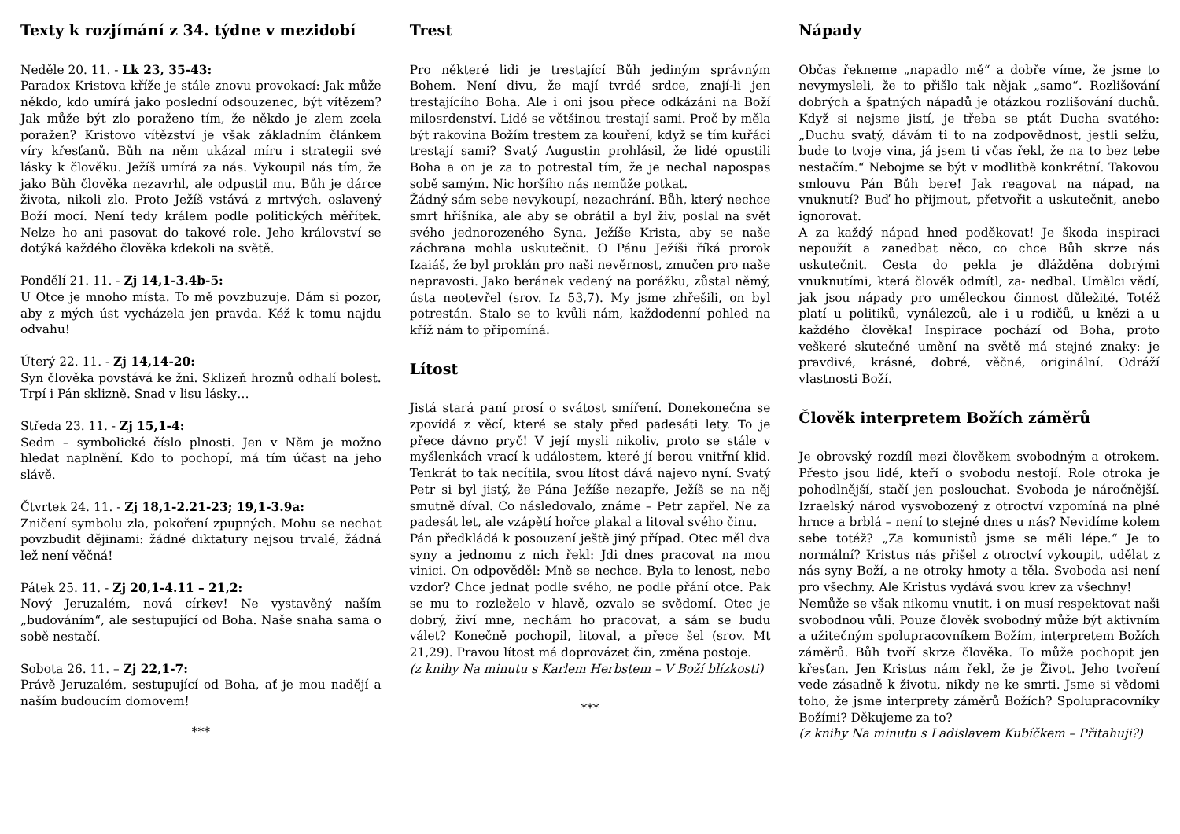Texty k rozjímání z 34. týdne v mezidobí
Neděle 20. 11. - Lk 23, 35-43:
Paradox Kristova kříže je stále znovu provokací: Jak může někdo, kdo umírá jako poslední odsouzenec, být vítězem? Jak může být zlo poraženo tím, že někdo je zlem zcela poražen? Kristovo vítězství je však základním článkem víry křesťanů. Bůh na něm ukázal míru i strategii své lásky k člověku. Ježíš umírá za nás. Vykoupil nás tím, že jako Bůh člověka nezavrhl, ale odpustil mu. Bůh je dárce života, nikoli zlo. Proto Ježíš vstává z mrtvých, oslavený Boží mocí. Není tedy králem podle politických měřítek. Nelze ho ani pasovat do takové role. Jeho království se dotýká každého člověka kdekoli na světě.
Pondělí 21. 11. - Zj 14,1-3.4b-5:
U Otce je mnoho místa. To mě povzbuzuje. Dám si pozor, aby z mých úst vycházela jen pravda. Kéž k tomu najdu odvahu!
Úterý 22. 11. - Zj 14,14-20:
Syn člověka povstává ke žni. Sklizeň hroznů odhalí bolest. Trpí i Pán sklizně. Snad v lisu lásky…
Středa 23. 11. - Zj 15,1-4:
Sedm – symbolické číslo plnosti. Jen v Něm je možno hledat naplnění. Kdo to pochopí, má tím účast na jeho slávě.
Čtvrtek 24. 11. - Zj 18,1-2.21-23; 19,1-3.9a:
Zničení symbolu zla, pokoření zpupných. Mohu se nechat povzbudit dějinami: žádné diktatury nejsou trvalé, žádná lež není věčná!
Pátek 25. 11. - Zj 20,1-4.11 – 21,2:
Nový Jeruzalém, nová církev! Ne vystavěný naším „budováním“, ale sestupující od Boha. Naše snaha sama o sobě nestačí.
Sobota 26. 11. – Zj 22,1-7:
Právě Jeruzalém, sestupující od Boha, ať je mou nadějí a naším budoucím domovem!
***
Trest
Pro některé lidi je trestající Bůh jediným správným Bohem. Není divu, že mají tvrdé srdce, znají-li jen trestajícího Boha. Ale i oni jsou přece odkázáni na Boží milosrdenství. Lidé se většinou trestají sami. Proč by měla být rakovina Božím trestem za kouření, když se tím kuřáci trestají sami? Svatý Augustin prohlásil, že lidé opustili Boha a on je za to potrestal tím, že je nechal napospas sobě samým. Nic horšího nás nemůže potkat.
Žádný sám sebe nevykoupí, nezachrání. Bůh, který nechce smrt hříšníka, ale aby se obrátil a byl živ, poslal na svět svého jednorozeného Syna, Ježíše Krista, aby se naše záchrana mohla uskutečnit. O Pánu Ježíši říká prorok Izaiáš, že byl proklán pro naši nevěrnost, zmučen pro naše nepravosti. Jako beránek vedený na porážku, zůstal němý, ústa neotevřel (srov. Iz 53,7). My jsme zhřešili, on byl potrestán. Stalo se to kvůli nám, každodenní pohled na kříž nám to připomíná.
Lítost
Jistá stará paní prosí o svátost smíření. Donekonečna se zpovídá z věcí, které se staly před padesáti lety. To je přece dávno pryč! V její mysli nikoliv, proto se stále v myšlenkách vrací k událostem, které jí berou vnitřní klid. Tenkrát to tak necítila, svou lítost dává najevo nyní. Svatý Petr si byl jistý, že Pána Ježíše nezapře, Ježíš se na něj smutně díval. Co následovalo, známe – Petr zapřel. Ne za padesát let, ale vzápětí hořce plakal a litoval svého činu.
Pán předkládá k posouzení ještě jiný případ. Otec měl dva syny a jednomu z nich řekl: Jdi dnes pracovat na mou vinici. On odpověděl: Mně se nechce. Byla to lenost, nebo vzdor? Chce jednat podle svého, ne podle přání otce. Pak se mu to rozleželo v hlavě, ozvalo se svědomí. Otec je dobrý, živí mne, nechám ho pracovat, a sám se budu válet? Konečně pochopil, litoval, a přece šel (srov. Mt 21,29). Pravou lítost má doprovázet čin, změna postoje.
(z knihy Na minutu s Karlem Herbstem – V Boží blízkosti)
***
Nápady
Občas řekneme „napadlo mě“ a dobře víme, že jsme to nevymysleli, že to přišlo tak nějak „samo“. Rozlišování dobrých a špatných nápadů je otázkou rozlišování duchů. Když si nejsme jistí, je třeba se ptát Ducha svatého: „Duchu svatý, dávám ti to na zodpovědnost, jestli selžu, bude to tvoje vina, já jsem ti včas řekl, že na to bez tebe nestačím.“ Nebojme se být v modlitbě konkrétní. Takovou smlouvu Pán Bůh bere! Jak reagovat na nápad, na vnuknutí? Buď ho přijmout, přetvořit a uskutečnit, anebo ignorovat.
A za každý nápad hned poděkovat! Je škoda inspiraci nepoužít a zanedbat něco, co chce Bůh skrze nás uskutečnit. Cesta do pekla je dlážděna dobrými vnuknutími, která člověk odmítl, za- nedbal. Umělci vědí, jak jsou nápady pro uměleckou činnost důležité. Totéž platí u politiků, vynálezců, ale i u rodičů, u knězi a u každého člověka! Inspirace pochází od Boha, proto veškeré skutečné umění na světě má stejné znaky: je pravdivé, krásné, dobré, věčné, originální. Odráží vlastnosti Boží.
Člověk interpretem Božích záměrů
Je obrovský rozdíl mezi člověkem svobodným a otrokem. Přesto jsou lidé, kteří o svobodu nestojí. Role otroka je pohodlnější, stačí jen poslouchat. Svoboda je náročnější. Izraelský národ vysvobozený z otroctví vzpomíná na plné hrnce a brblá – není to stejné dnes u nás? Nevidíme kolem sebe totéž? „Za komunistů jsme se měli lépe.“ Je to normální? Kristus nás přišel z otroctví vykoupit, udělat z nás syny Boží, a ne otroky hmoty a těla. Svoboda asi není pro všechny. Ale Kristus vydává svou krev za všechny!
Nemůže se však nikomu vnutit, i on musí respektovat naši svobodnou vůli. Pouze člověk svobodný může být aktivním a užitečným spolupracovníkem Božím, interpretem Božích záměrů. Bůh tvoří skrze člověka. To může pochopit jen křesťan. Jen Kristus nám řekl, že je Život. Jeho tvoření vede zásadně k životu, nikdy ne ke smrti. Jsme si vědomi toho, že jsme interprety záměrů Božích? Spolupracovníky Božími? Děkujeme za to?
(z knihy Na minutu s Ladislavem Kubíčkem – Přitahuji?)